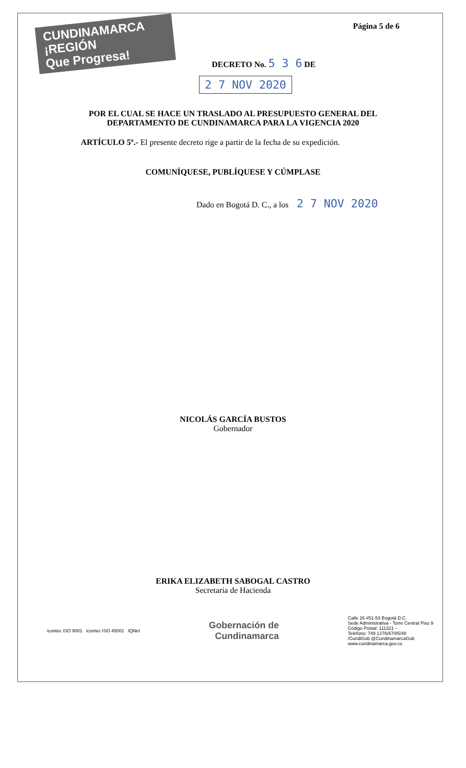CUNDINAMARCA
¡REGIÓN
Que Progresa!
Página 5 de 6
DECRETO No. 5 3 6 DE
2 7 NOV 2020
POR EL CUAL SE HACE UN TRASLADO AL PRESUPUESTO GENERAL DEL
DEPARTAMENTO DE CUNDINAMARCA PARA LA VIGENCIA 2020
ARTÍCULO 5º.- El presente decreto rige a partir de la fecha de su expedición.
COMUNÍQUESE, PUBLÍQUESE Y CÚMPLASE
Dado en Bogotá D. C., a los 2 7 NOV 2020
NICOLÁS GARCÍA BUSTOS
Gobernador
ERIKA ELIZABETH SABOGAL CASTRO
Secretaria de Hacienda
icontec ISO 9001 icontec ISO 45001 IQNet
Gobernación de
Cundinamarca
Calle 26 #51-53 Bogotá D.C.
Sede Administrativa - Torre Central Piso 9
Código Postal: 111321 –
Teléfono: 749 1276/67/85/48
/CundiGob @CundinamarcaGob
www.cundinamarca.gov.co